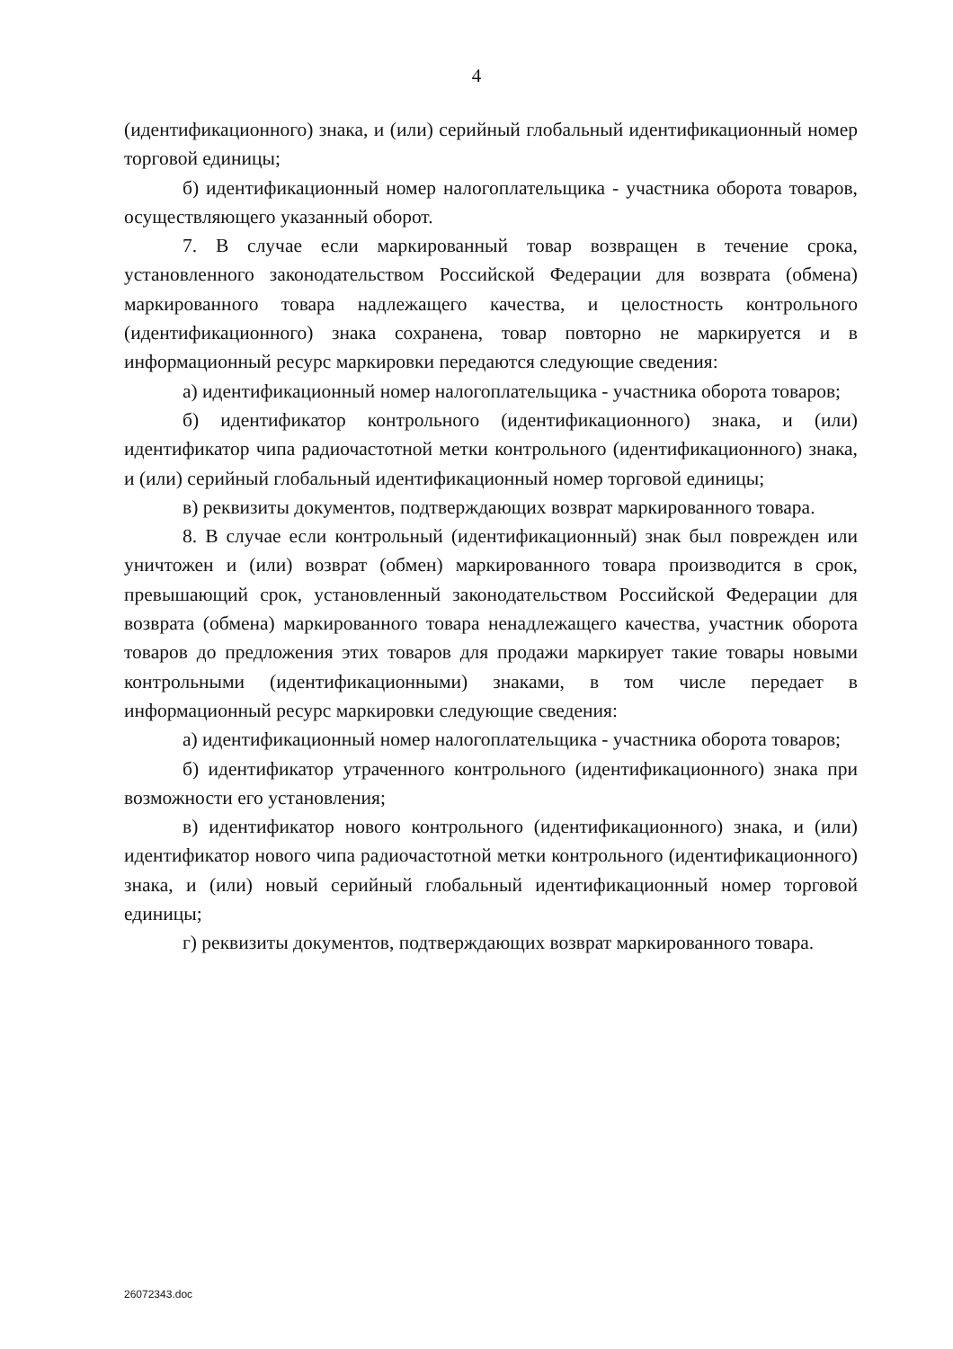4
(идентификационного) знака, и (или) серийный глобальный идентификационный номер торговой единицы;
б) идентификационный номер налогоплательщика - участника оборота товаров, осуществляющего указанный оборот.
7. В случае если маркированный товар возвращен в течение срока, установленного законодательством Российской Федерации для возврата (обмена) маркированного товара надлежащего качества, и целостность контрольного (идентификационного) знака сохранена, товар повторно не маркируется и в информационный ресурс маркировки передаются следующие сведения:
а) идентификационный номер налогоплательщика - участника оборота товаров;
б) идентификатор контрольного (идентификационного) знака, и (или) идентификатор чипа радиочастотной метки контрольного (идентификационного) знака, и (или) серийный глобальный идентификационный номер торговой единицы;
в) реквизиты документов, подтверждающих возврат маркированного товара.
8. В случае если контрольный (идентификационный) знак был поврежден или уничтожен и (или) возврат (обмен) маркированного товара производится в срок, превышающий срок, установленный законодательством Российской Федерации для возврата (обмена) маркированного товара ненадлежащего качества, участник оборота товаров до предложения этих товаров для продажи маркирует такие товары новыми контрольными (идентификационными) знаками, в том числе передает в информационный ресурс маркировки следующие сведения:
а) идентификационный номер налогоплательщика - участника оборота товаров;
б) идентификатор утраченного контрольного (идентификационного) знака при возможности его установления;
в) идентификатор нового контрольного (идентификационного) знака, и (или) идентификатор нового чипа радиочастотной метки контрольного (идентификационного) знака, и (или) новый серийный глобальный идентификационный номер торговой единицы;
г) реквизиты документов, подтверждающих возврат маркированного товара.
26072343.doc